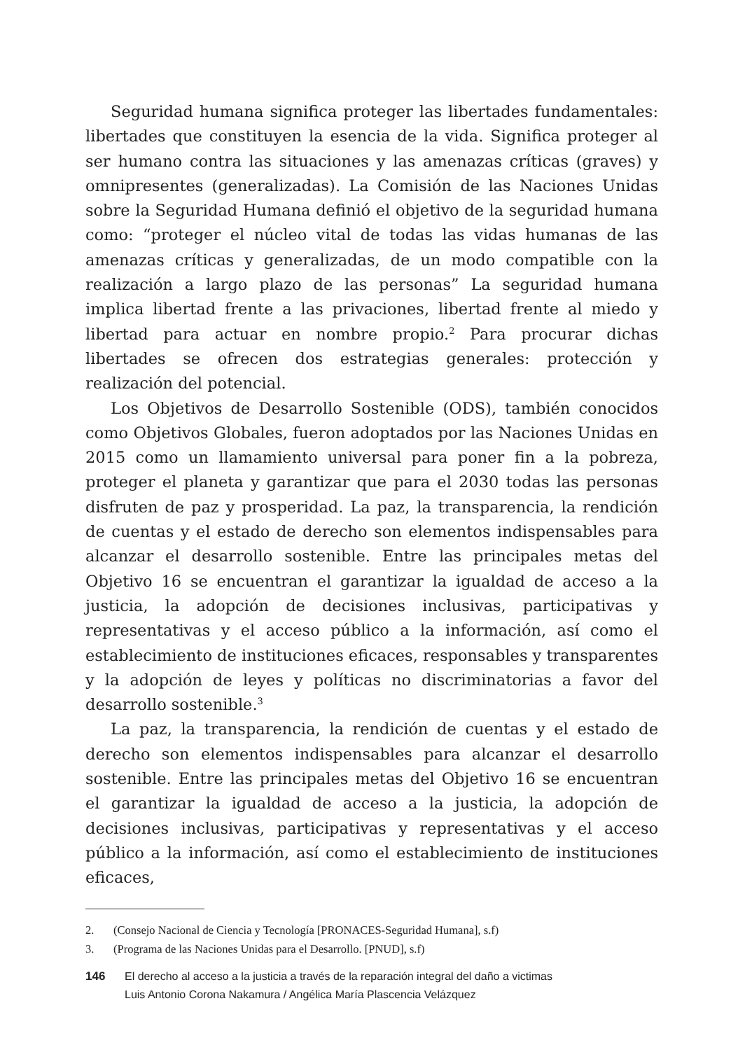Seguridad humana significa proteger las libertades fundamentales: libertades que constituyen la esencia de la vida. Significa proteger al ser humano contra las situaciones y las amenazas críticas (graves) y omnipresentes (generalizadas). La Comisión de las Naciones Unidas sobre la Seguridad Humana definió el objetivo de la seguridad humana como: “proteger el núcleo vital de todas las vidas humanas de las amenazas críticas y generalizadas, de un modo compatible con la realización a largo plazo de las personas” La seguridad humana implica libertad frente a las privaciones, libertad frente al miedo y libertad para actuar en nombre propio.<sup>2</sup> Para procurar dichas libertades se ofrecen dos estrategias generales: protección y realización del potencial.
Los Objetivos de Desarrollo Sostenible (ODS), también conocidos como Objetivos Globales, fueron adoptados por las Naciones Unidas en 2015 como un llamamiento universal para poner fin a la pobreza, proteger el planeta y garantizar que para el 2030 todas las personas disfruten de paz y prosperidad. La paz, la transparencia, la rendición de cuentas y el estado de derecho son elementos indispensables para alcanzar el desarrollo sostenible. Entre las principales metas del Objetivo 16 se encuentran el garantizar la igualdad de acceso a la justicia, la adopción de decisiones inclusivas, participativas y representativas y el acceso público a la información, así como el establecimiento de instituciones eficaces, responsables y transparentes y la adopción de leyes y políticas no discriminatorias a favor del desarrollo sostenible.<sup>3</sup>
La paz, la transparencia, la rendición de cuentas y el estado de derecho son elementos indispensables para alcanzar el desarrollo sostenible. Entre las principales metas del Objetivo 16 se encuentran el garantizar la igualdad de acceso a la justicia, la adopción de decisiones inclusivas, participativas y representativas y el acceso público a la información, así como el establecimiento de instituciones eficaces,
2. (Consejo Nacional de Ciencia y Tecnología [PRONACES-Seguridad Humana], s.f)
3. (Programa de las Naciones Unidas para el Desarrollo. [PNUD], s.f)
146 El derecho al acceso a la justicia a través de la reparación integral del daño a victimas
Luis Antonio Corona Nakamura / Angélica María Plascencia Velázquez